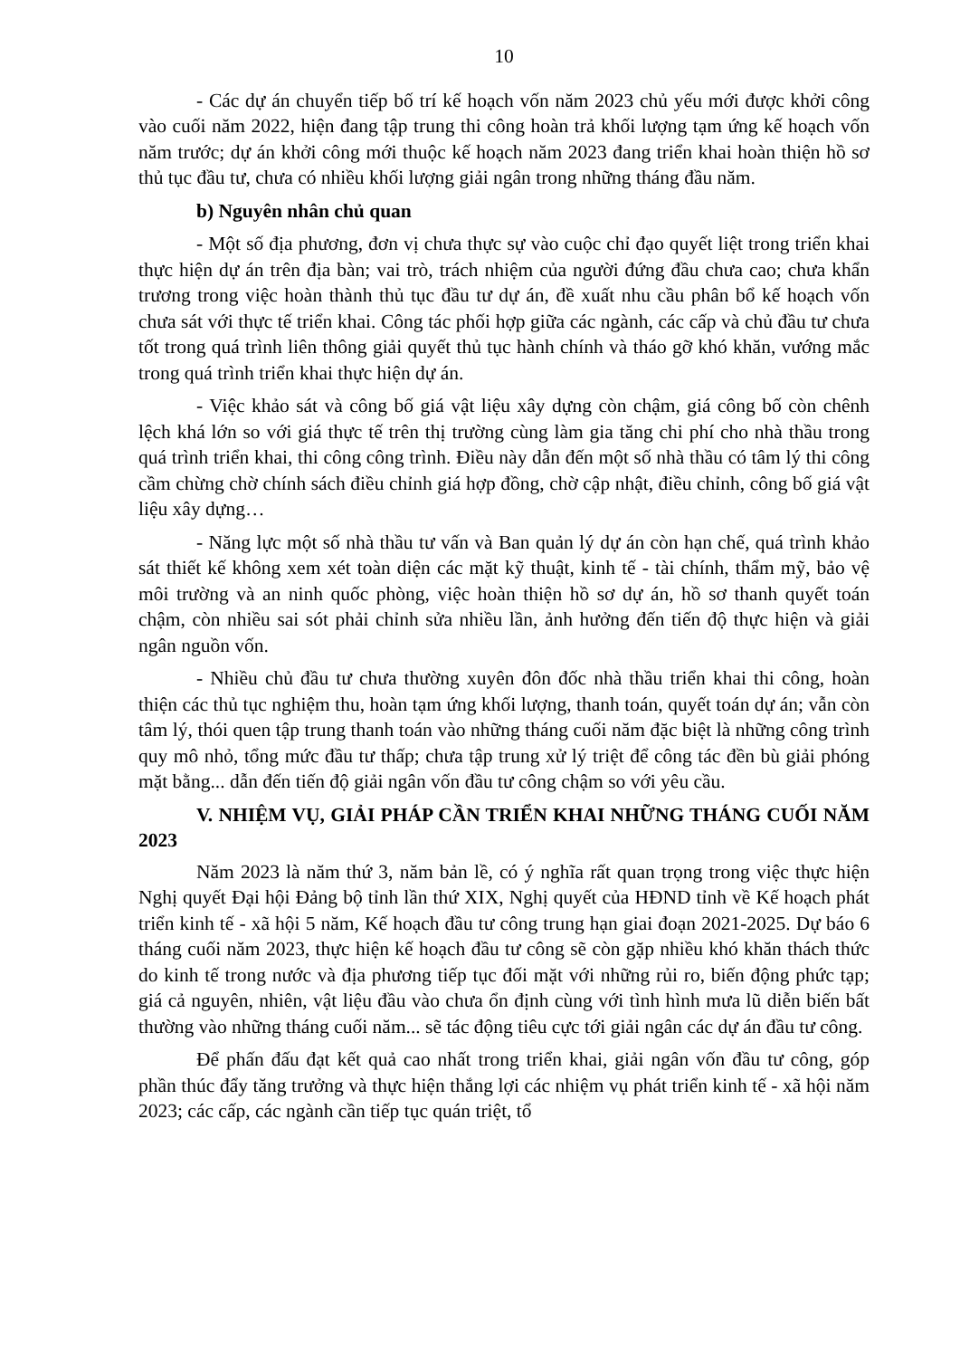10
- Các dự án chuyển tiếp bố trí kế hoạch vốn năm 2023 chủ yếu mới được khởi công vào cuối năm 2022, hiện đang tập trung thi công hoàn trả khối lượng tạm ứng kế hoạch vốn năm trước; dự án khởi công mới thuộc kế hoạch năm 2023 đang triển khai hoàn thiện hồ sơ thủ tục đầu tư, chưa có nhiều khối lượng giải ngân trong những tháng đầu năm.
b) Nguyên nhân chủ quan
- Một số địa phương, đơn vị chưa thực sự vào cuộc chỉ đạo quyết liệt trong triển khai thực hiện dự án trên địa bàn; vai trò, trách nhiệm của người đứng đầu chưa cao; chưa khẩn trương trong việc hoàn thành thủ tục đầu tư dự án, đề xuất nhu cầu phân bổ kế hoạch vốn chưa sát với thực tế triển khai. Công tác phối hợp giữa các ngành, các cấp và chủ đầu tư chưa tốt trong quá trình liên thông giải quyết thủ tục hành chính và tháo gỡ khó khăn, vướng mắc trong quá trình triển khai thực hiện dự án.
- Việc khảo sát và công bố giá vật liệu xây dựng còn chậm, giá công bố còn chênh lệch khá lớn so với giá thực tế trên thị trường cùng làm gia tăng chi phí cho nhà thầu trong quá trình triển khai, thi công công trình. Điều này dẫn đến một số nhà thầu có tâm lý thi công cầm chừng chờ chính sách điều chỉnh giá hợp đồng, chờ cập nhật, điều chỉnh, công bố giá vật liệu xây dựng…
- Năng lực một số nhà thầu tư vấn và Ban quản lý dự án còn hạn chế, quá trình khảo sát thiết kế không xem xét toàn diện các mặt kỹ thuật, kinh tế - tài chính, thẩm mỹ, bảo vệ môi trường và an ninh quốc phòng, việc hoàn thiện hồ sơ dự án, hồ sơ thanh quyết toán chậm, còn nhiều sai sót phải chỉnh sửa nhiều lần, ảnh hưởng đến tiến độ thực hiện và giải ngân nguồn vốn.
- Nhiều chủ đầu tư chưa thường xuyên đôn đốc nhà thầu triển khai thi công, hoàn thiện các thủ tục nghiệm thu, hoàn tạm ứng khối lượng, thanh toán, quyết toán dự án; vẫn còn tâm lý, thói quen tập trung thanh toán vào những tháng cuối năm đặc biệt là những công trình quy mô nhỏ, tổng mức đầu tư thấp; chưa tập trung xử lý triệt để công tác đền bù giải phóng mặt bằng... dẫn đến tiến độ giải ngân vốn đầu tư công chậm so với yêu cầu.
V. NHIỆM VỤ, GIẢI PHÁP CẦN TRIỂN KHAI NHỮNG THÁNG CUỐI NĂM 2023
Năm 2023 là năm thứ 3, năm bản lề, có ý nghĩa rất quan trọng trong việc thực hiện Nghị quyết Đại hội Đảng bộ tỉnh lần thứ XIX, Nghị quyết của HĐND tỉnh về Kế hoạch phát triển kinh tế - xã hội 5 năm, Kế hoạch đầu tư công trung hạn giai đoạn 2021-2025. Dự báo 6 tháng cuối năm 2023, thực hiện kế hoạch đầu tư công sẽ còn gặp nhiều khó khăn thách thức do kinh tế trong nước và địa phương tiếp tục đối mặt với những rủi ro, biến động phức tạp; giá cả nguyên, nhiên, vật liệu đầu vào chưa ổn định cùng với tình hình mưa lũ diễn biến bất thường vào những tháng cuối năm... sẽ tác động tiêu cực tới giải ngân các dự án đầu tư công.
Để phấn đấu đạt kết quả cao nhất trong triển khai, giải ngân vốn đầu tư công, góp phần thúc đẩy tăng trưởng và thực hiện thắng lợi các nhiệm vụ phát triển kinh tế - xã hội năm 2023; các cấp, các ngành cần tiếp tục quán triệt, tổ